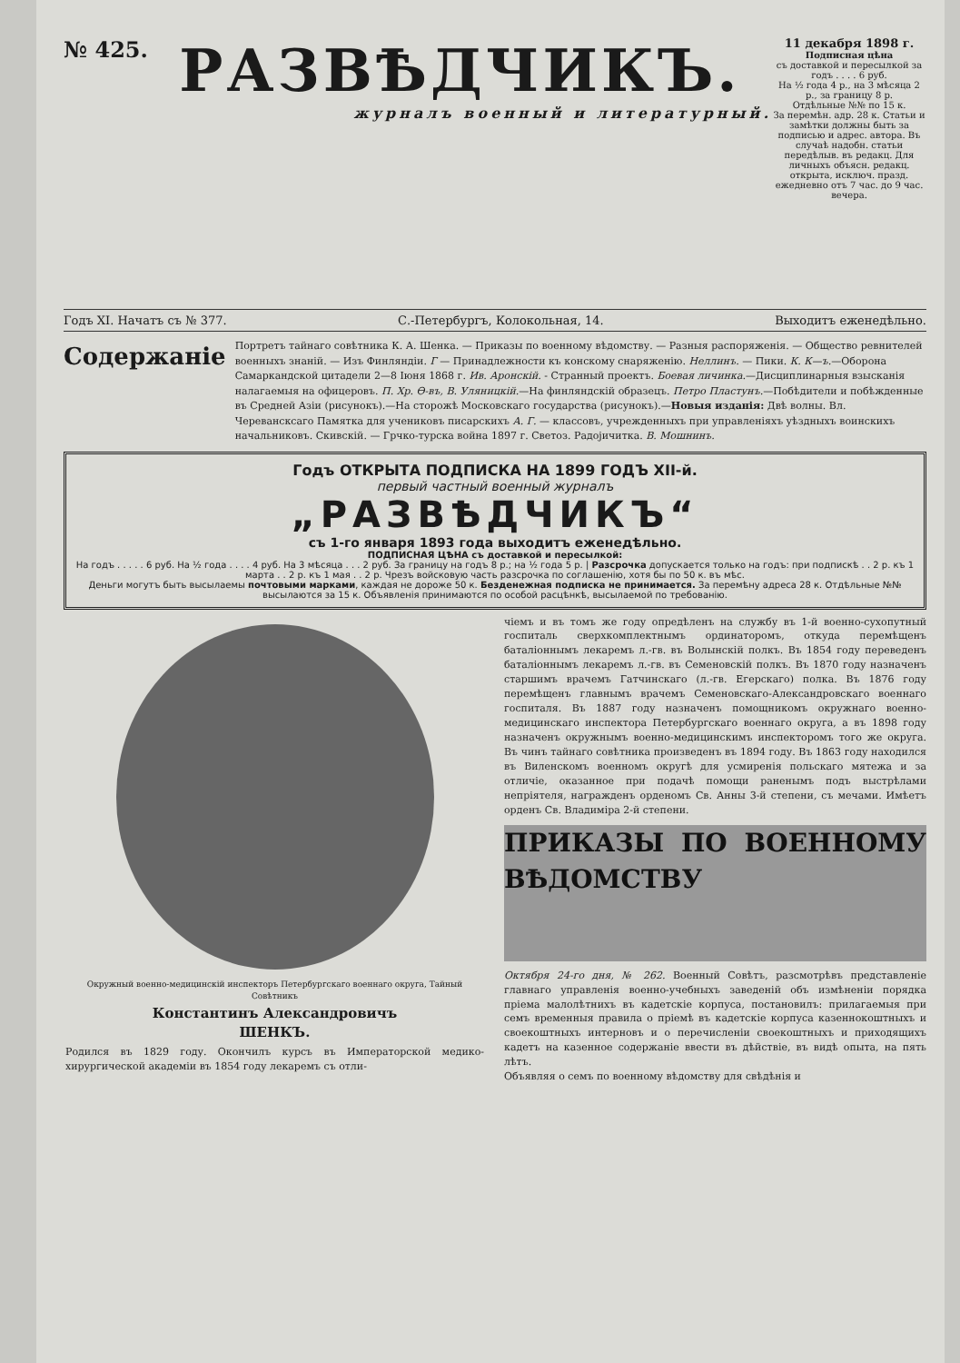№ 425.
РАЗВѢДЧИКЪ.
журналъ военный и литературный.
11 декабря 1898 г.
Подписная цѣна
съ доставкой и пересылкой за годъ . . . . 6 руб.
На ½ года 4 р., на 3 мѣсяца 2 р., за границу 8 р.
Отдѣльные №№ по 15 к.
За перемѣн. адр. 28 к. Статьи и замѣтки должны быть за подписью и адрес. автора. Въ случаѣ надобн. статьи передѣлыв. въ редакц. Для личныхъ объясн. редакц. открыта, исключ. празд. ежедневно отъ 7 час. до 9 час. вечера.
Годъ XI. Начатъ съ № 377. С.-Петербургъ, Колокольная, 14. Выходитъ еженедѣльно.
Содержаніе
Портретъ тайнаго совѣтника К. А. Шенка. — Приказы по военному вѣдомству. — Разныя распоряженія. — Общество ревнителей военныхъ знаній. — Изъ Финляндіи. Г — Принадлежности къ конскому снаряженію. Неллинъ. — Пики. К. К—ъ.—Оборона Самаркандской цитадели 2—8 Іюня 1868 г. Ив. Аронскій. - Странный проектъ. Боевая личинка.—Дисциплинарныя взысканія налагаемыя на офицеровъ. П. Хр. Ѳ-въ, В. Уляницкій.—На финляндскій образецъ. Петро Пластунъ.—Побѣдители и побѣжденные въ Средней Азіи (рисунокъ).—На сторожѣ Московскаго государства (рисунокъ).—Новыя изданія: Двѣ волны. Вл. Черевансксаго Памятка для учениковъ писарскихъ А. Г. — классовъ, учрежденныхъ при управленіяхъ уѣздныхъ воинскихъ начальниковъ. Скивскій. — Грчко-турска война 1897 г. Светоз. Радојичитка. В. Мошнинъ.
Годъ ОТКРЫТА ПОДПИСКА НА 1899 ГОДЪ XII-й.
первый частный военный журналъ
„РАЗВѢДЧИКЪ“
съ 1-го января 1893 года выходитъ еженедѣльно.
ПОДПИСНАЯ ЦѢНА съ доставкой и пересылкой:
На годъ . . . . . 6 руб. На ½ года . . . . 4 руб. На 3 мѣсяца . . . 2 руб. За границу на годъ 8 р.; на ½ года 5 р. | Разсрочка допускается только на годъ: при подпискѣ . . 2 р. къ 1 марта . . 2 р. къ 1 мая . . 2 р. Чрезъ войсковую часть разсрочка по соглашенію, хотя бы по 50 к. въ мѣс.
Деньги могутъ быть высылаемы почтовыми марками, каждая не дороже 50 к. Безденежная подписка не принимается. За перемѣну адреса 28 к. Отдѣльные №№ высылаются за 15 к. Объявленія принимаются по особой расцѣнкѣ, высылаемой по требованію.
Окружный военно-медицинскій инспекторъ Петербургскаго военнаго округа, Тайный Совѣтникъ
Константинъ Александровичъ
ШЕНКЪ.
Родился въ 1829 году. Окончилъ курсъ въ Императорской медико-хирургической академіи въ 1854 году лекаремъ съ отли-
чіемъ и въ томъ же году опредѣленъ на службу въ 1-й военно-сухопутный госпиталь сверхкомплектнымъ ординаторомъ, откуда перемѣщенъ баталіоннымъ лекаремъ л.-гв. въ Волынскій полкъ. Въ 1854 году переведенъ баталіоннымъ лекаремъ л.-гв. въ Семеновскій полкъ. Въ 1870 году назначенъ старшимъ врачемъ Гатчинскаго (л.-гв. Егерскаго) полка. Въ 1876 году перемѣщенъ главнымъ врачемъ Семеновскаго-Александровскаго военнаго госпиталя. Въ 1887 году назначенъ помощникомъ окружнаго военно-медицинскаго инспектора Петербургскаго военнаго округа, а въ 1898 году назначенъ окружнымъ военно-медицинскимъ инспекторомъ того же округа. Въ чинъ тайнаго совѣтника произведенъ въ 1894 году. Въ 1863 году находился въ Виленскомъ военномъ округѣ для усмиренія польскаго мятежа и за отличіе, оказанное при подачѣ помощи раненымъ подъ выстрѣлами непріятеля, награжденъ орденомъ Св. Анны 3-й степени, съ мечами. Имѣетъ орденъ Св. Владиміра 2-й степени.
ПРИКАЗЫ ПО ВОЕННОМУ ВѢДОМСТВУ
Октября 24-го дня, № 262. Военный Совѣтъ, разсмотрѣвъ представленіе главнаго управленія военно-учебныхъ заведеній объ измѣненіи порядка пріема малолѣтнихъ въ кадетскіе корпуса, постановилъ: прилагаемыя при семъ временныя правила о пріемѣ въ кадетскіе корпуса казеннокоштныхъ и своекоштныхъ интерновъ и о перечисленіи своекоштныхъ и приходящихъ кадетъ на казенное содержаніе ввести въ дѣйствіе, въ видѣ опыта, на пять лѣтъ.
Объявляя о семъ по военному вѣдомству для свѣдѣнія и